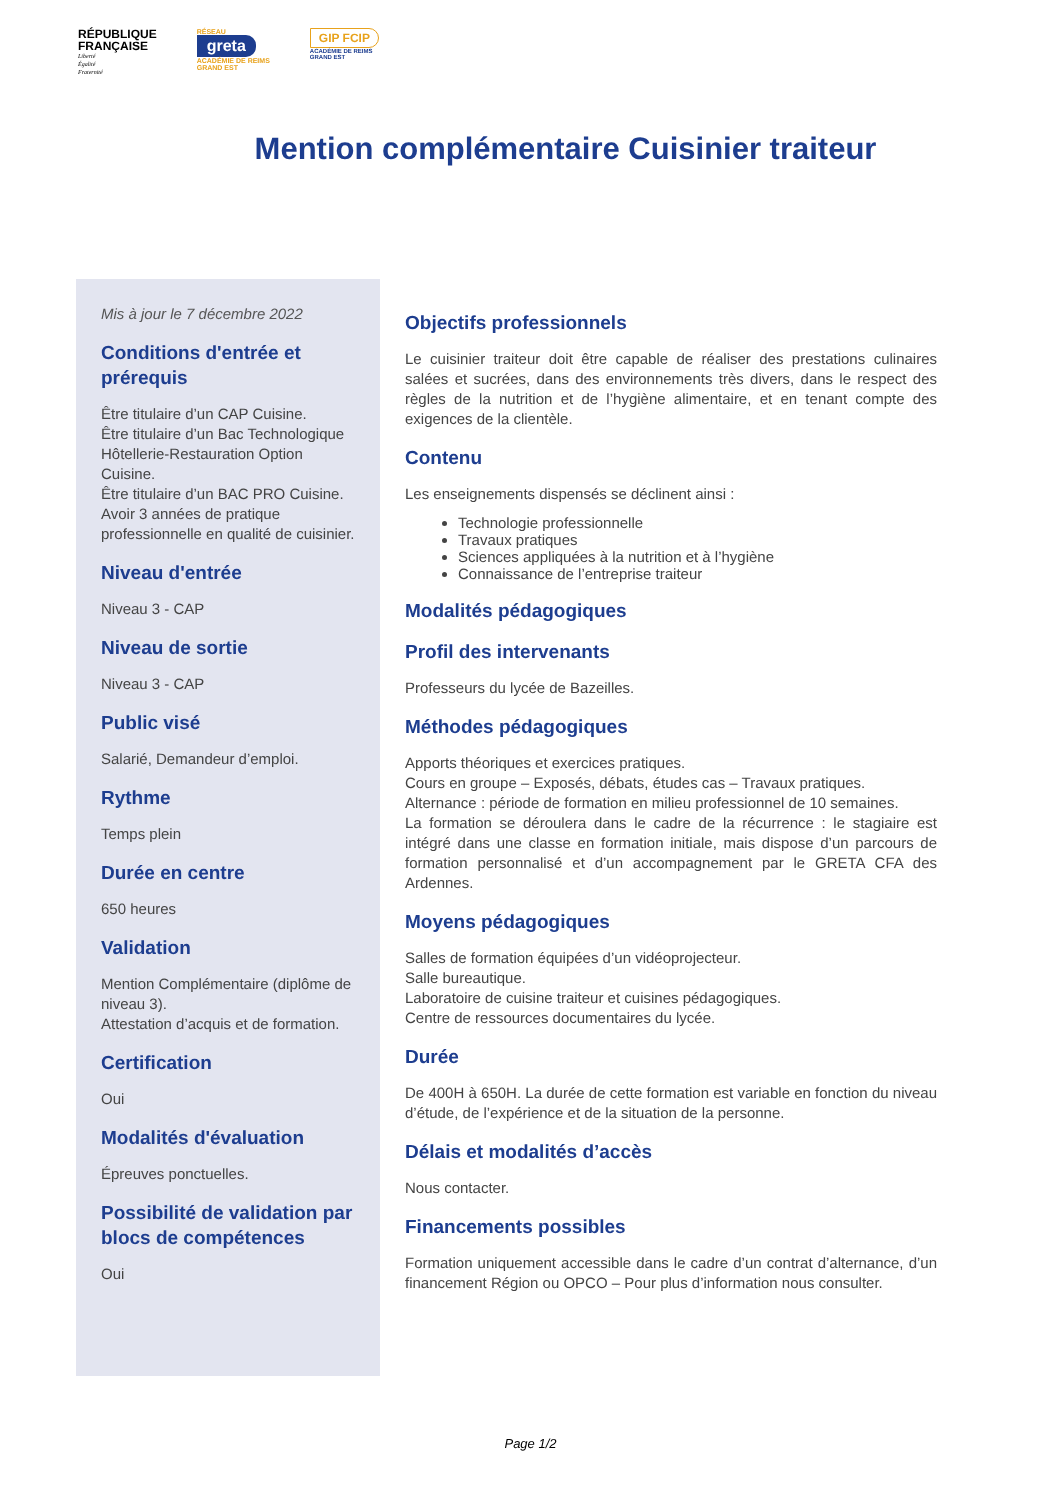RÉPUBLIQUE
FRANÇAISE
Liberté
Égalité
Fraternité
RÉSEAU
greta
ACADÉMIE DE REIMS
GRAND EST
GIP FCIP
ACADÉMIE DE REIMS
GRAND EST
Mention complémentaire Cuisinier traiteur
Mis à jour le 7 décembre 2022
Conditions d'entrée et prérequis
Être titulaire d’un CAP Cuisine.
Être titulaire d’un Bac Technologique Hôtellerie-Restauration Option Cuisine.
Être titulaire d’un BAC PRO Cuisine.
Avoir 3 années de pratique professionnelle en qualité de cuisinier.
Niveau d'entrée
Niveau 3 - CAP
Niveau de sortie
Niveau 3 - CAP
Public visé
Salarié, Demandeur d’emploi.
Rythme
Temps plein
Durée en centre
650 heures
Validation
Mention Complémentaire (diplôme de niveau 3).
Attestation d’acquis et de formation.
Certification
Oui
Modalités d'évaluation
Épreuves ponctuelles.
Possibilité de validation par blocs de compétences
Oui
Objectifs professionnels
Le cuisinier traiteur doit être capable de réaliser des prestations culinaires salées et sucrées, dans des environnements très divers, dans le respect des règles de la nutrition et de l’hygiène alimentaire, et en tenant compte des exigences de la clientèle.
Contenu
Les enseignements dispensés se déclinent ainsi :
Technologie professionnelle
Travaux pratiques
Sciences appliquées à la nutrition et à l’hygiène
Connaissance de l’entreprise traiteur
Modalités pédagogiques
Profil des intervenants
Professeurs du lycée de Bazeilles.
Méthodes pédagogiques
Apports théoriques et exercices pratiques.
Cours en groupe – Exposés, débats, études cas – Travaux pratiques.
Alternance : période de formation en milieu professionnel de 10 semaines.
La formation se déroulera dans le cadre de la récurrence : le stagiaire est intégré dans une classe en formation initiale, mais dispose d’un parcours de formation personnalisé et d’un accompagnement par le GRETA CFA des Ardennes.
Moyens pédagogiques
Salles de formation équipées d’un vidéoprojecteur.
Salle bureautique.
Laboratoire de cuisine traiteur et cuisines pédagogiques.
Centre de ressources documentaires du lycée.
Durée
De 400H à 650H. La durée de cette formation est variable en fonction du niveau d’étude, de l’expérience et de la situation de la personne.
Délais et modalités d’accès
Nous contacter.
Financements possibles
Formation uniquement accessible dans le cadre d’un contrat d’alternance, d’un financement Région ou OPCO – Pour plus d’information nous consulter.
Page 1/2